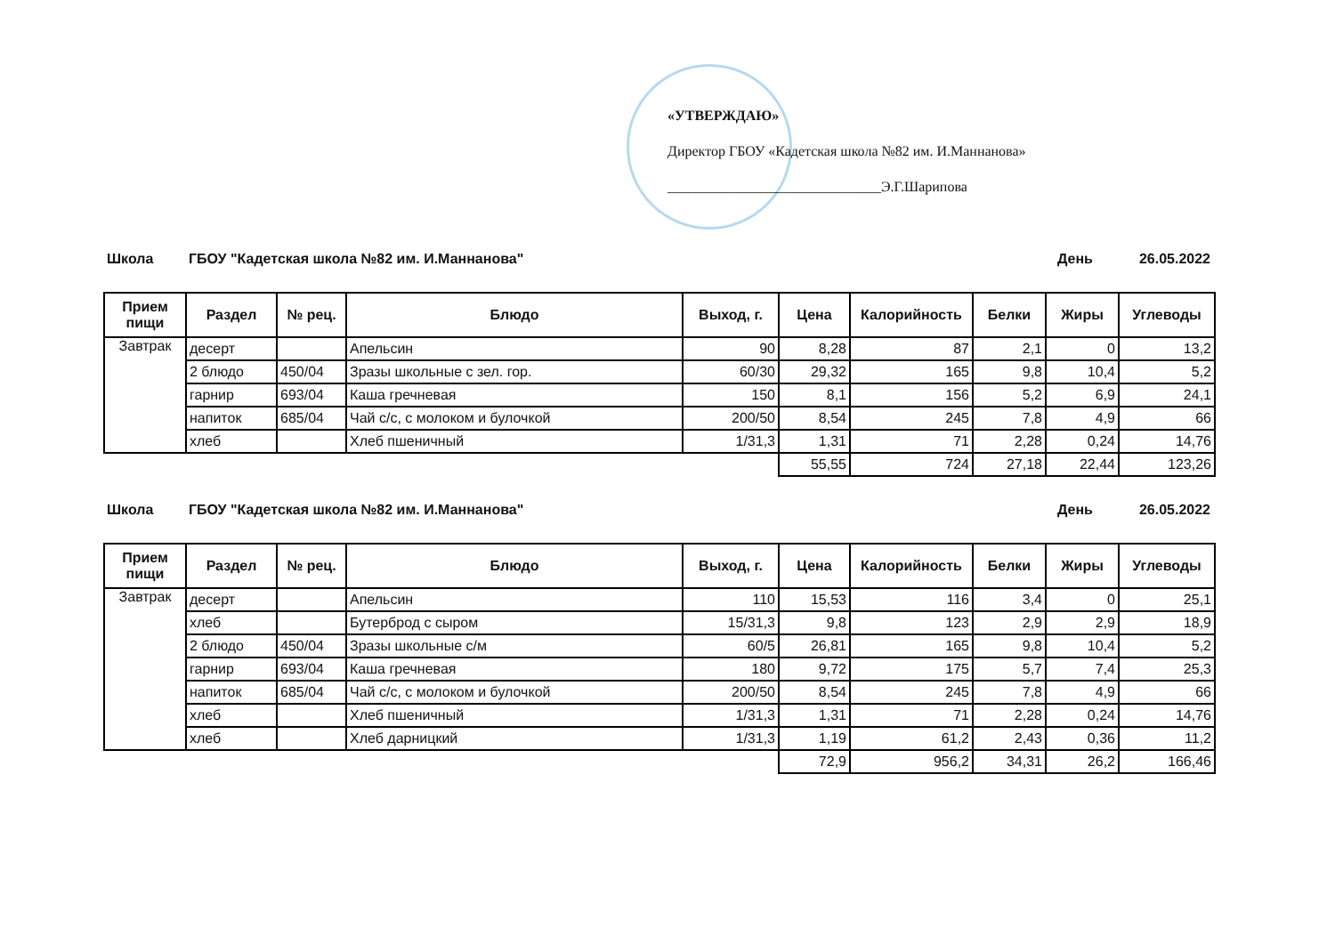«УТВЕРЖДАЮ»
Директор ГБОУ «Кадетская школа №82 им. И.Маннанова»
______________________________Э.Г.Шарипова
Школа ГБОУ "Кадетская школа №82 им. И.Маннанова" День 26.05.2022
| Прием пищи | Раздел | № рец. | Блюдо | Выход, г. | Цена | Калорийность | Белки | Жиры | Углеводы |
| --- | --- | --- | --- | --- | --- | --- | --- | --- | --- |
| Завтрак | десерт | | Апельсин | 90 | 8,28 | 87 | 2,1 | 0 | 13,2 |
| | 2 блюдо | 450/04 | Зразы школьные с зел. гор. | 60/30 | 29,32 | 165 | 9,8 | 10,4 | 5,2 |
| | гарнир | 693/04 | Каша гречневая | 150 | 8,1 | 156 | 5,2 | 6,9 | 24,1 |
| | напиток | 685/04 | Чай с/с, с молоком и булочкой | 200/50 | 8,54 | 245 | 7,8 | 4,9 | 66 |
| | хлеб | | Хлеб пшеничный | 1/31,3 | 1,31 | 71 | 2,28 | 0,24 | 14,76 |
| | | | | | 55,55 | 724 | 27,18 | 22,44 | 123,26 |
Школа ГБОУ "Кадетская школа №82 им. И.Маннанова" День 26.05.2022
| Прием пищи | Раздел | № рец. | Блюдо | Выход, г. | Цена | Калорийность | Белки | Жиры | Углеводы |
| --- | --- | --- | --- | --- | --- | --- | --- | --- | --- |
| Завтрак | десерт | | Апельсин | 110 | 15,53 | 116 | 3,4 | 0 | 25,1 |
| | хлеб | | Бутерброд с сыром | 15/31,3 | 9,8 | 123 | 2,9 | 2,9 | 18,9 |
| | 2 блюдо | 450/04 | Зразы школьные с/м | 60/5 | 26,81 | 165 | 9,8 | 10,4 | 5,2 |
| | гарнир | 693/04 | Каша гречневая | 180 | 9,72 | 175 | 5,7 | 7,4 | 25,3 |
| | напиток | 685/04 | Чай с/с, с молоком и булочкой | 200/50 | 8,54 | 245 | 7,8 | 4,9 | 66 |
| | хлеб | | Хлеб пшеничный | 1/31,3 | 1,31 | 71 | 2,28 | 0,24 | 14,76 |
| | хлеб | | Хлеб дарницкий | 1/31,3 | 1,19 | 61,2 | 2,43 | 0,36 | 11,2 |
| | | | | | 72,9 | 956,2 | 34,31 | 26,2 | 166,46 |